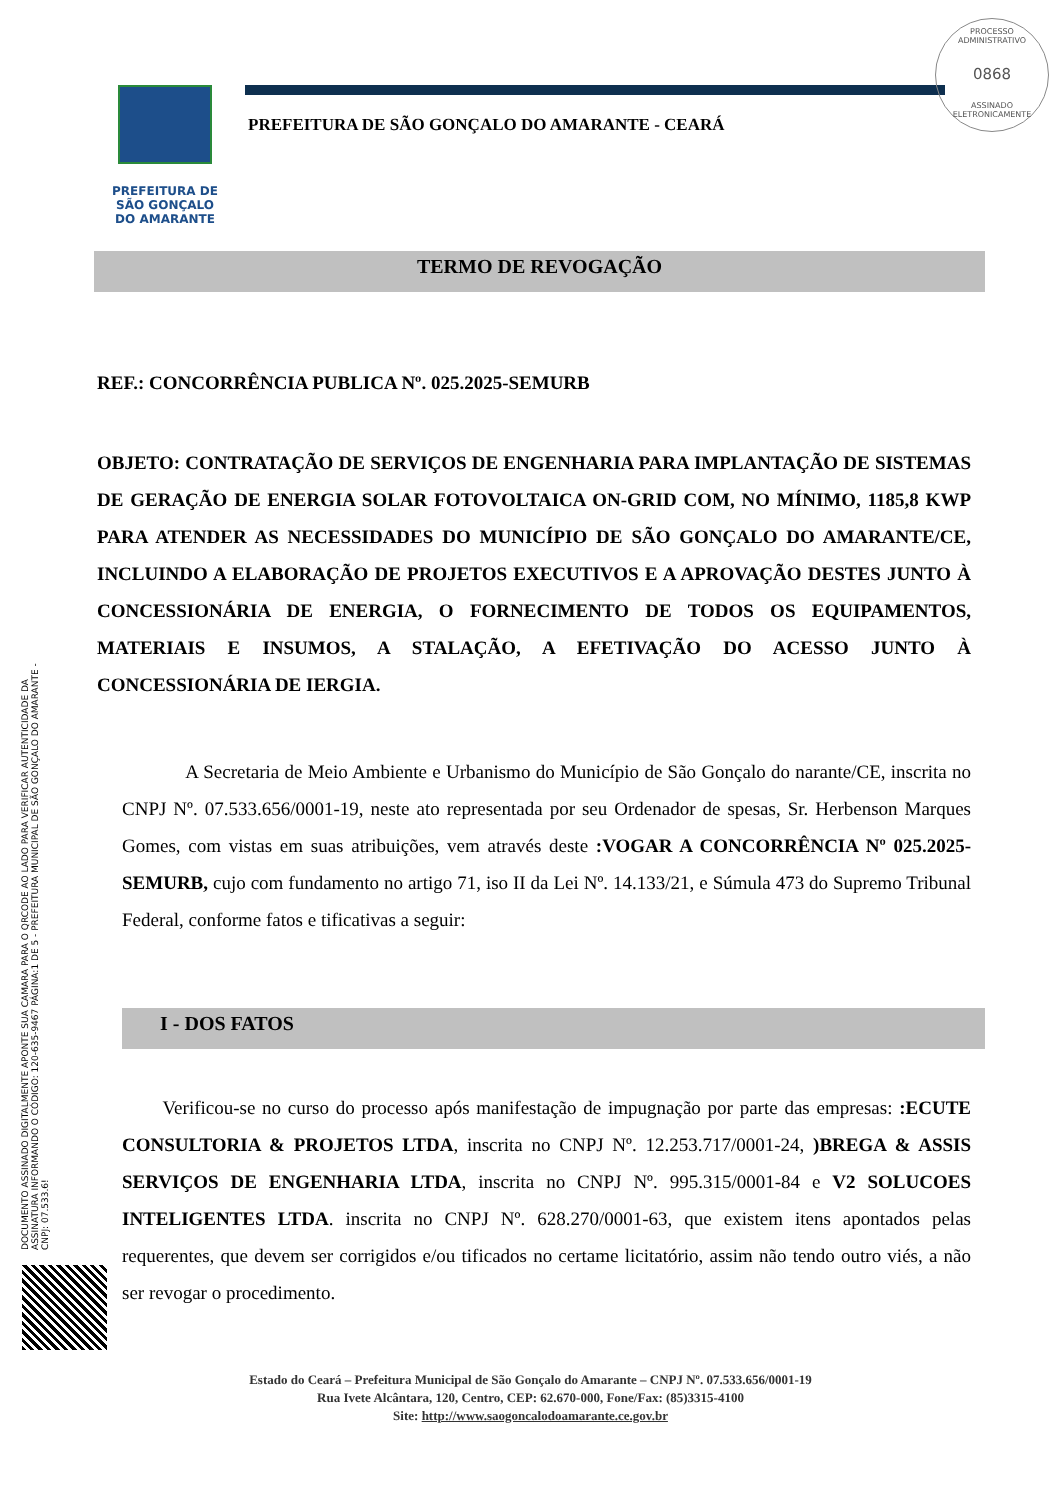PROCESSO ADMINISTRATIVO
0868
ASSINADO ELETRONICAMENTE
PREFEITURA DE
SÃO GONÇALO
DO AMARANTE
PREFEITURA DE SÃO GONÇALO DO AMARANTE - CEARÁ
TERMO DE REVOGAÇÃO
REF.: CONCORRÊNCIA PUBLICA Nº. 025.2025-SEMURB
OBJETO: CONTRATAÇÃO DE SERVIÇOS DE ENGENHARIA PARA IMPLANTAÇÃO DE SISTEMAS DE GERAÇÃO DE ENERGIA SOLAR FOTOVOLTAICA ON-GRID COM, NO MÍNIMO, 1185,8 KWP PARA ATENDER AS NECESSIDADES DO MUNICÍPIO DE SÃO GONÇALO DO AMARANTE/CE, INCLUINDO A ELABORAÇÃO DE PROJETOS EXECUTIVOS E A APROVAÇÃO DESTES JUNTO À CONCESSIONÁRIA DE ENERGIA, O FORNECIMENTO DE TODOS OS EQUIPAMENTOS, MATERIAIS E INSUMOS, A STALAÇÃO, A EFETIVAÇÃO DO ACESSO JUNTO À CONCESSIONÁRIA DE IERGIA.
A Secretaria de Meio Ambiente e Urbanismo do Município de São Gonçalo do narante/CE, inscrita no CNPJ Nº. 07.533.656/0001-19, neste ato representada por seu Ordenador de spesas, Sr. Herbenson Marques Gomes, com vistas em suas atribuições, vem através deste :VOGAR A CONCORRÊNCIA Nº 025.2025-SEMURB, cujo com fundamento no artigo 71, iso II da Lei Nº. 14.133/21, e Súmula 473 do Supremo Tribunal Federal, conforme fatos e tificativas a seguir:
I - DOS FATOS
Verificou-se no curso do processo após manifestação de impugnação por parte das empresas: :ECUTE CONSULTORIA & PROJETOS LTDA, inscrita no CNPJ Nº. 12.253.717/0001-24, )BREGA & ASSIS SERVIÇOS DE ENGENHARIA LTDA, inscrita no CNPJ Nº. 995.315/0001-84 e V2 SOLUCOES INTELIGENTES LTDA. inscrita no CNPJ Nº. 628.270/0001-63, que existem itens apontados pelas requerentes, que devem ser corrigidos e/ou tificados no certame licitatório, assim não tendo outro viés, a não ser revogar o procedimento.
Estado do Ceará – Prefeitura Municipal de São Gonçalo do Amarante – CNPJ Nº. 07.533.656/0001-19
Rua Ivete Alcântara, 120, Centro, CEP: 62.670-000, Fone/Fax: (85)3315-4100
Site: http://www.saogoncalodoamarante.ce.gov.br
DOCUMENTO ASSINADO DIGITALMENTE APONTE SUA CAMARA PARA O QRCODE AO LADO PARA VERIFICAR AUTENTICIDADE DA ASSINATURA INFORMANDO O CÓDIGO: 120-635-9467 PÁGINA:1 DE 5 - PREFEITURA MUNICIPAL DE SÃO GONÇALO DO AMARANTE - CNPJ: 07.533.6!